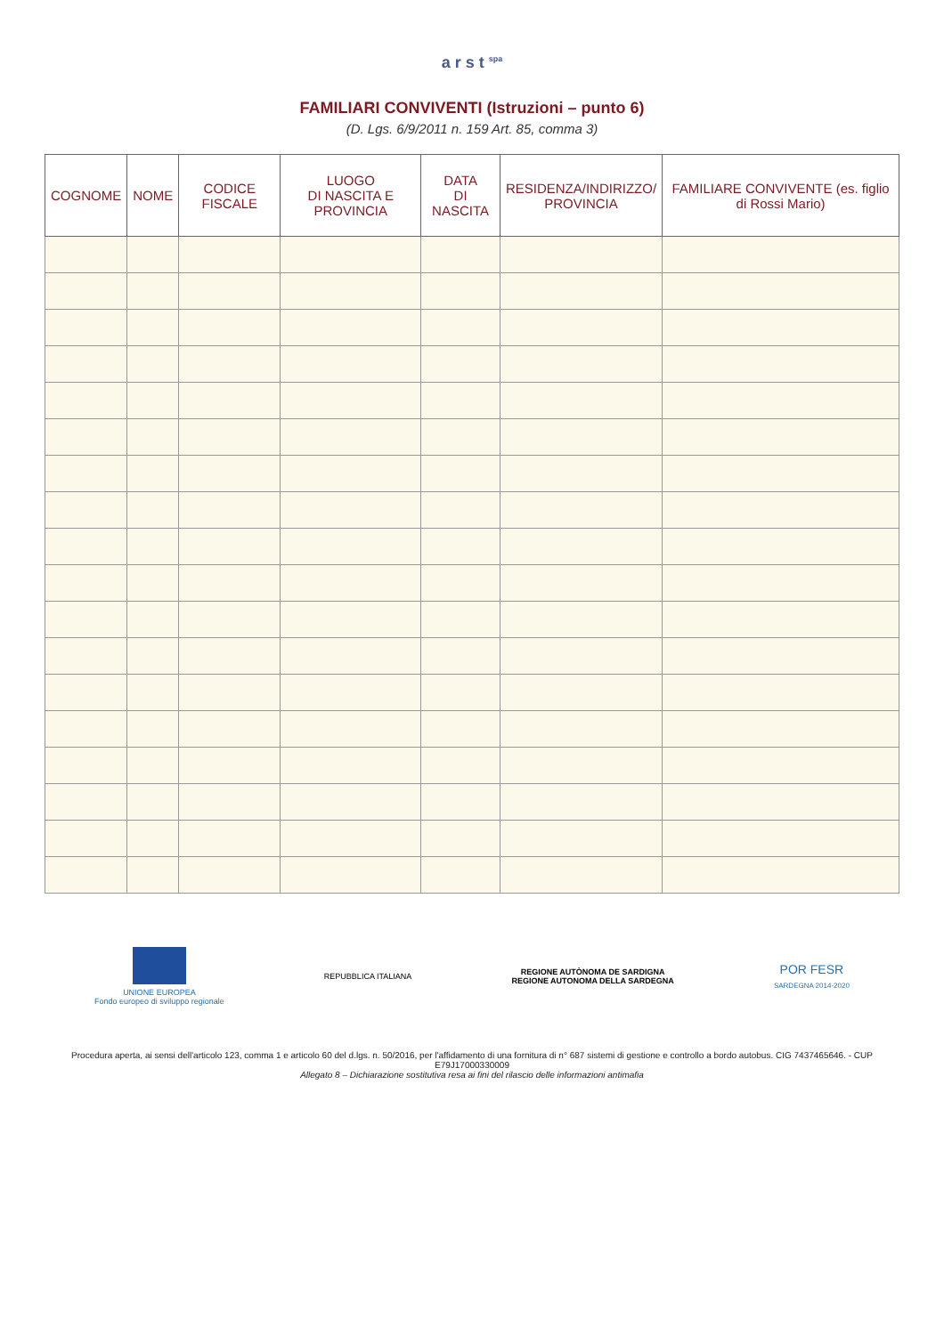a r s t <sup>spa</sup>
FAMILIARI CONVIVENTI (Istruzioni – punto 6)
(D. Lgs. 6/9/2011 n. 159 Art. 85, comma 3)
| COGNOME | NOME | CODICE FISCALE | LUOGO DI NASCITA E PROVINCIA | DATA DI NASCITA | RESIDENZA/INDIRIZZO/ PROVINCIA | FAMILIARE CONVIVENTE (es. figlio di Rossi Mario) |
| --- | --- | --- | --- | --- | --- | --- |
UNIONE EUROPEA
Fondo europeo di sviluppo regionale
REPUBBLICA ITALIANA
REGIONE AUTÒNOMA DE SARDIGNA
REGIONE AUTONOMA DELLA SARDEGNA
POR FESR
SARDEGNA 2014-2020
Procedura aperta, ai sensi dell'articolo 123, comma 1 e articolo 60 del d.lgs. n. 50/2016, per l'affidamento di una fornitura di n° 687 sistemi di gestione e controllo a bordo autobus. CIG 7437465646. - CUP E79J17000330009
Allegato 8 – Dichiarazione sostitutiva resa ai fini del rilascio delle informazioni antimafia